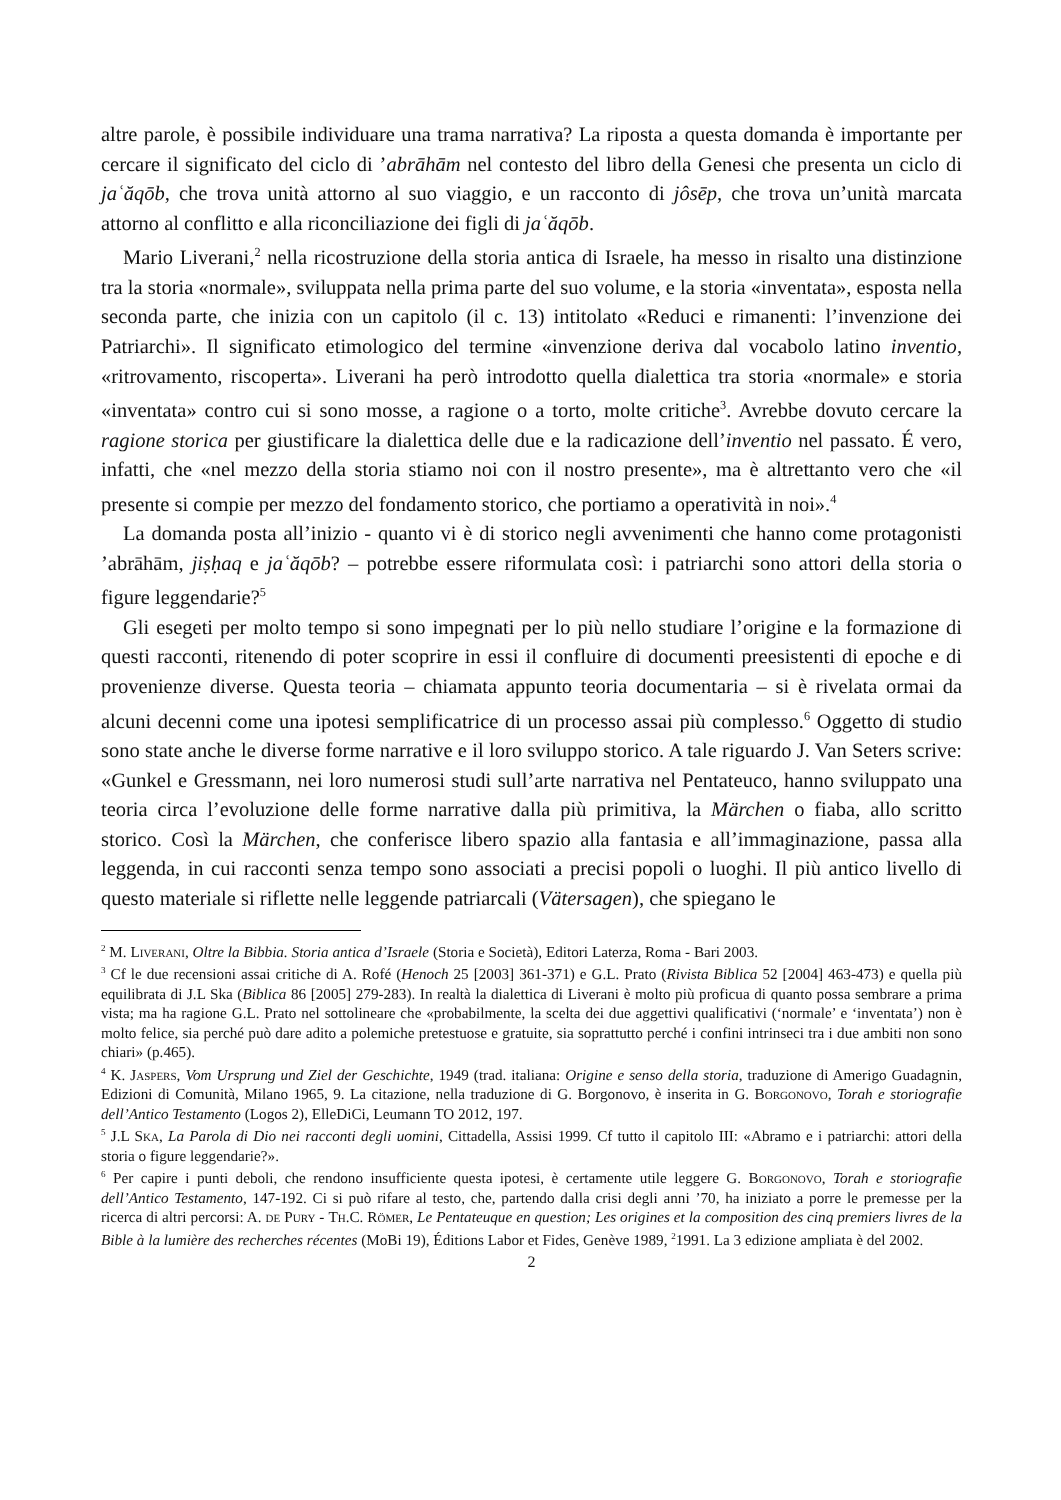altre parole, è possibile individuare una trama narrativa? La riposta a questa domanda è importante per cercare il significato del ciclo di ’abrāhām nel contesto del libro della Genesi che presenta un ciclo di jaʿăqōb, che trova unità attorno al suo viaggio, e un racconto di jôsēp, che trova un’unità marcata attorno al conflitto e alla riconciliazione dei figli di jaʿăqōb.
Mario Liverani,<sup>2</sup> nella ricostruzione della storia antica di Israele, ha messo in risalto una distinzione tra la storia «normale», sviluppata nella prima parte del suo volume, e la storia «inventata», esposta nella seconda parte, che inizia con un capitolo (il c. 13) intitolato «Reduci e rimanenti: l’invenzione dei Patriarchi». Il significato etimologico del termine «invenzione deriva dal vocabolo latino inventio, «ritrovamento, riscoperta». Liverani ha però introdotto quella dialettica tra storia «normale» e storia «inventata» contro cui si sono mosse, a ragione o a torto, molte critiche<sup>3</sup>. Avrebbe dovuto cercare la ragione storica per giustificare la dialettica delle due e la radicazione dell’inventio nel passato. É vero, infatti, che «nel mezzo della storia stiamo noi con il nostro presente», ma è altrettanto vero che «il presente si compie per mezzo del fondamento storico, che portiamo a operatività in noi».<sup>4</sup>
La domanda posta all’inizio - quanto vi è di storico negli avvenimenti che hanno come protagonisti ’abrāhām, jiṣḥaq e jaʿăqōb? – potrebbe essere riformulata così: i patriarchi sono attori della storia o figure leggendarie?<sup>5</sup>
Gli esegeti per molto tempo si sono impegnati per lo più nello studiare l’origine e la formazione di questi racconti, ritenendo di poter scoprire in essi il confluire di documenti preesistenti di epoche e di provenienze diverse. Questa teoria – chiamata appunto teoria documentaria – si è rivelata ormai da alcuni decenni come una ipotesi semplificatrice di un processo assai più complesso.<sup>6</sup> Oggetto di studio sono state anche le diverse forme narrative e il loro sviluppo storico. A tale riguardo J. Van Seters scrive: «Gunkel e Gressmann, nei loro numerosi studi sull’arte narrativa nel Pentateuco, hanno sviluppato una teoria circa l’evoluzione delle forme narrative dalla più primitiva, la Märchen o fiaba, allo scritto storico. Così la Märchen, che conferisce libero spazio alla fantasia e all’immaginazione, passa alla leggenda, in cui racconti senza tempo sono associati a precisi popoli o luoghi. Il più antico livello di questo materiale si riflette nelle leggende patriarcali (Vätersagen), che spiegano le
<sup>2</sup> M. Liverani, Oltre la Bibbia. Storia antica d’Israele (Storia e Società), Editori Laterza, Roma - Bari 2003.
<sup>3</sup> Cf le due recensioni assai critiche di A. Rofé (Henoch 25 [2003] 361-371) e G.L. Prato (Rivista Biblica 52 [2004] 463-473) e quella più equilibrata di J.L Ska (Biblica 86 [2005] 279-283). In realtà la dialettica di Liverani è molto più proficua di quanto possa sembrare a prima vista; ma ha ragione G.L. Prato nel sottolineare che «probabilmente, la scelta dei due aggettivi qualificativi (‘normale’ e ‘inventata’) non è molto felice, sia perché può dare adito a polemiche pretestuose e gratuite, sia soprattutto perché i confini intrinseci tra i due ambiti non sono chiari» (p.465).
<sup>4</sup> K. Jaspers, Vom Ursprung und Ziel der Geschichte, 1949 (trad. italiana: Origine e senso della storia, traduzione di Amerigo Guadagnin, Edizioni di Comunità, Milano 1965, 9. La citazione, nella traduzione di G. Borgonovo, è inserita in G. Borgonovo, Torah e storiografie dell’Antico Testamento (Logos 2), ElleDiCi, Leumann TO 2012, 197.
<sup>5</sup> J.L Ska, La Parola di Dio nei racconti degli uomini, Cittadella, Assisi 1999. Cf tutto il capitolo III: «Abramo e i patriarchi: attori della storia o figure leggendarie?».
<sup>6</sup> Per capire i punti deboli, che rendono insufficiente questa ipotesi, è certamente utile leggere G. Borgonovo, Torah e storiografie dell’Antico Testamento, 147-192. Ci si può rifare al testo, che, partendo dalla crisi degli anni ’70, ha iniziato a porre le premesse per la ricerca di altri percorsi: A. de Pury - Th.C. Römer, Le Pentateuque en question; Les origines et la composition des cinq premiers livres de la Bible à la lumière des recherches récentes (MoBi 19), Éditions Labor et Fides, Genève 1989, <sup>2</sup>1991. La 3 edizione ampliata è del 2002.
2